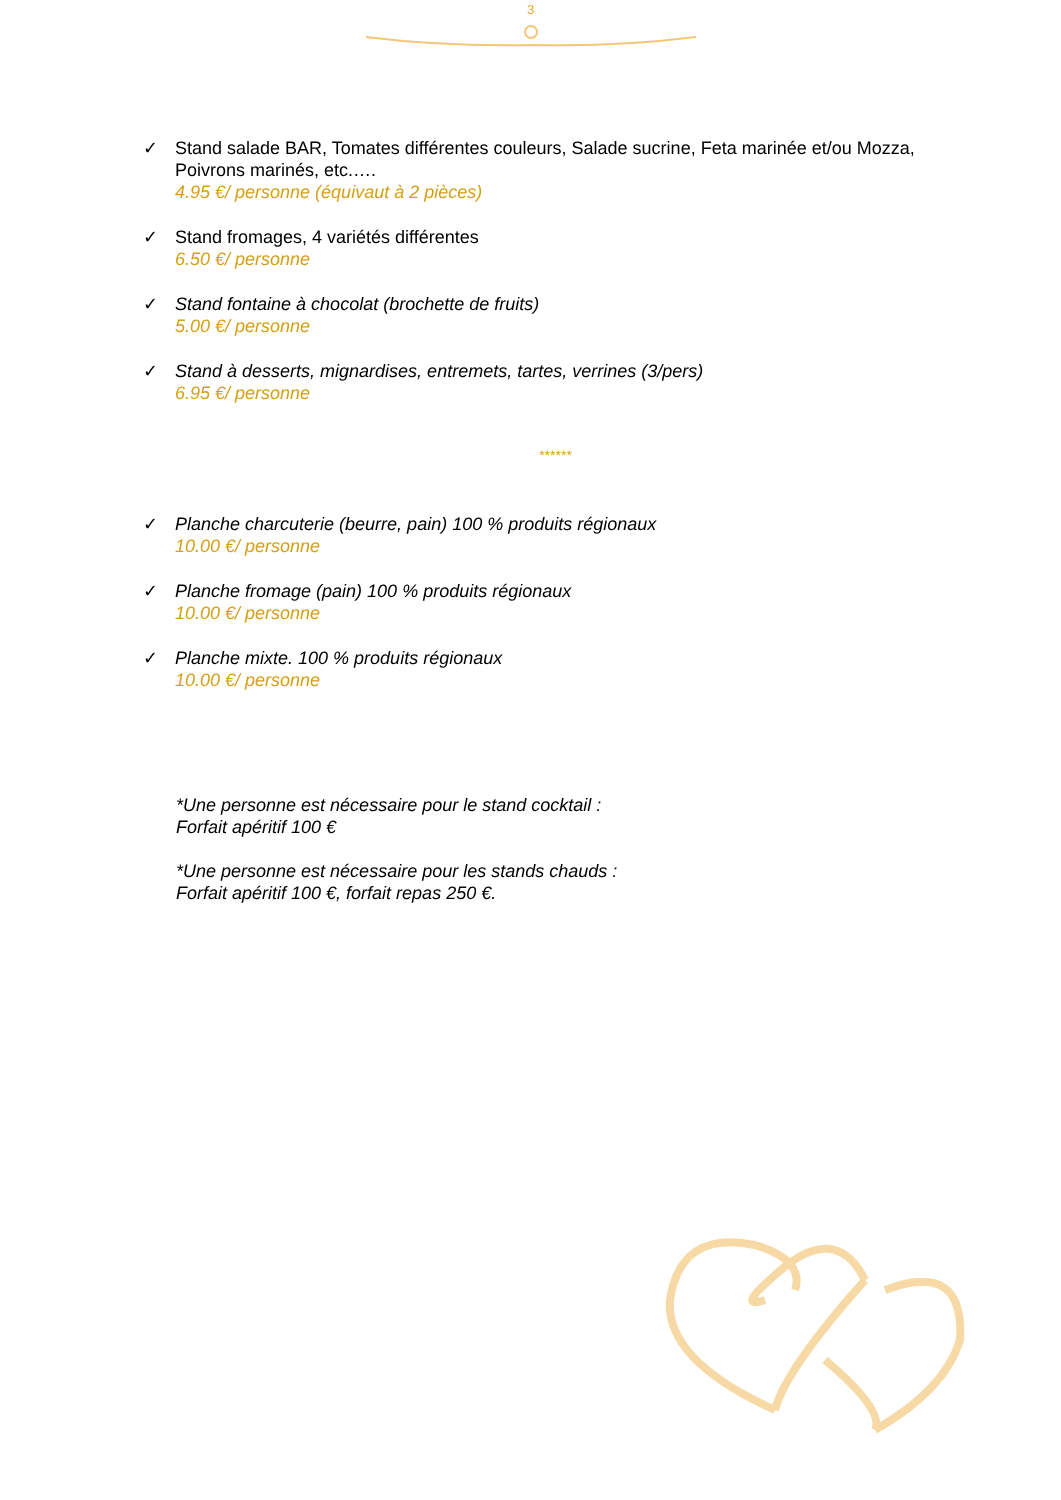3
✓ Stand salade BAR, Tomates différentes couleurs, Salade sucrine, Feta marinée et/ou Mozza, Poivrons marinés, etc.….
4.95 €/ personne (équivaut à 2 pièces)
✓ Stand fromages, 4 variétés différentes
6.50 €/ personne
✓ Stand fontaine à chocolat (brochette de fruits)
5.00 €/ personne
✓ Stand à desserts, mignardises, entremets, tartes, verrines (3/pers)
6.95 €/ personne
******
✓ Planche charcuterie (beurre, pain) 100 % produits régionaux
10.00 €/ personne
✓ Planche fromage (pain) 100 % produits régionaux
10.00 €/ personne
✓ Planche mixte. 100 % produits régionaux
10.00 €/ personne
*Une personne est nécessaire pour le stand cocktail :
Forfait apéritif 100 €
*Une personne est nécessaire pour les stands chauds :
Forfait apéritif 100 €, forfait repas 250 €.